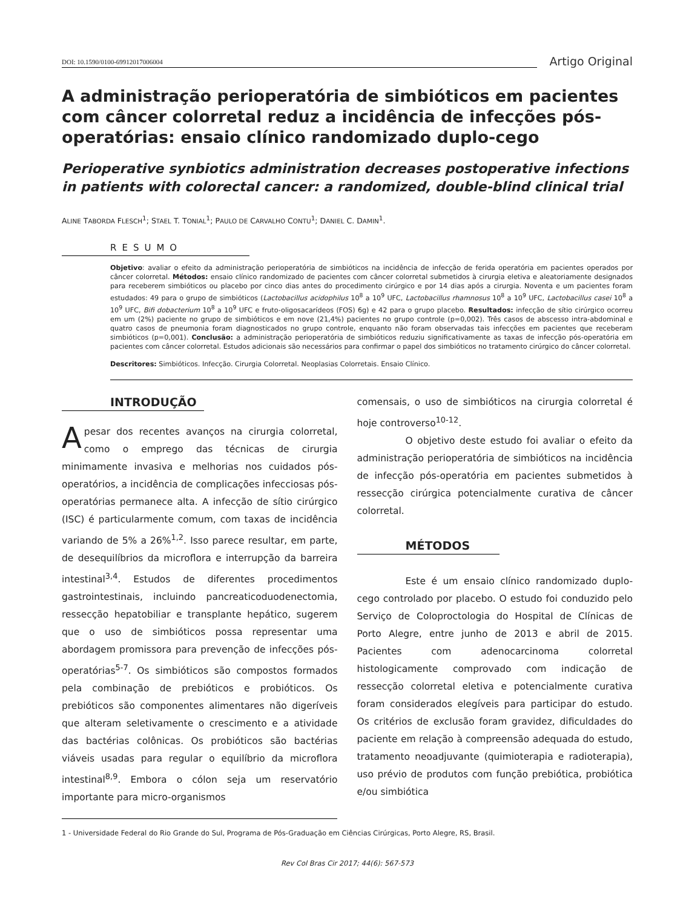DOI: 10.1590/0100-69912017006004
Artigo Original
A administração perioperatória de simbióticos em pacientes com câncer colorretal reduz a incidência de infecções pós-operatórias: ensaio clínico randomizado duplo-cego
Perioperative synbiotics administration decreases postoperative infections in patients with colorectal cancer: a randomized, double-blind clinical trial
ALINE TABORDA FLESCH<sup>1</sup>; STAEL T. TONIAL<sup>1</sup>; PAULO DE CARVALHO CONTU<sup>1</sup>; DANIEL C. DAMIN<sup>1</sup>.
RESUMO
Objetivo: avaliar o efeito da administração perioperatória de simbióticos na incidência de infecção de ferida operatória em pacientes operados por câncer colorretal. Métodos: ensaio clínico randomizado de pacientes com câncer colorretal submetidos à cirurgia eletiva e aleatoriamente designados para receberem simbióticos ou placebo por cinco dias antes do procedimento cirúrgico e por 14 dias após a cirurgia. Noventa e um pacientes foram estudados: 49 para o grupo de simbióticos (Lactobacillus acidophilus 10<sup>8</sup> a 10<sup>9</sup> UFC, Lactobacillus rhamnosus 10<sup>8</sup> a 10<sup>9</sup> UFC, Lactobacillus casei 10<sup>8</sup> a 10<sup>9</sup> UFC, Bifi dobacterium 10<sup>8</sup> a 10<sup>9</sup> UFC e fruto-oligosacarídeos (FOS) 6g) e 42 para o grupo placebo. Resultados: infecção de sítio cirúrgico ocorreu em um (2%) paciente no grupo de simbióticos e em nove (21,4%) pacientes no grupo controle (p=0,002). Três casos de abscesso intra-abdominal e quatro casos de pneumonia foram diagnosticados no grupo controle, enquanto não foram observadas tais infecções em pacientes que receberam simbióticos (p=0,001). Conclusão: a administração perioperatória de simbióticos reduziu significativamente as taxas de infecção pós-operatória em pacientes com câncer colorretal. Estudos adicionais são necessários para confirmar o papel dos simbióticos no tratamento cirúrgico do câncer colorretal.
Descritores: Simbióticos. Infecção. Cirurgia Colorretal. Neoplasias Colorretais. Ensaio Clínico.
INTRODUÇÃO
Apesar dos recentes avanços na cirurgia colorretal, como o emprego das técnicas de cirurgia minimamente invasiva e melhorias nos cuidados pós-operatórios, a incidência de complicações infecciosas pós-operatórias permanece alta. A infecção de sítio cirúrgico (ISC) é particularmente comum, com taxas de incidência variando de 5% a 26%<sup>1,2</sup>. Isso parece resultar, em parte, de desequilíbrios da microflora e interrupção da barreira intestinal<sup>3,4</sup>. Estudos de diferentes procedimentos gastrointestinais, incluindo pancreaticoduodenectomia, ressecção hepatobiliar e transplante hepático, sugerem que o uso de simbióticos possa representar uma abordagem promissora para prevenção de infecções pós-operatórias<sup>5-7</sup>. Os simbióticos são compostos formados pela combinação de prebióticos e probióticos. Os prebióticos são componentes alimentares não digeríveis que alteram seletivamente o crescimento e a atividade das bactérias colônicas. Os probióticos são bactérias viáveis usadas para regular o equilíbrio da microflora intestinal<sup>8,9</sup>. Embora o cólon seja um reservatório importante para micro-organismos
comensais, o uso de simbióticos na cirurgia colorretal é hoje controverso<sup>10-12</sup>.
O objetivo deste estudo foi avaliar o efeito da administração perioperatória de simbióticos na incidência de infecção pós-operatória em pacientes submetidos à ressecção cirúrgica potencialmente curativa de câncer colorretal.
MÉTODOS
Este é um ensaio clínico randomizado duplo-cego controlado por placebo. O estudo foi conduzido pelo Serviço de Coloproctologia do Hospital de Clínicas de Porto Alegre, entre junho de 2013 e abril de 2015. Pacientes com adenocarcinoma colorretal histologicamente comprovado com indicação de ressecção colorretal eletiva e potencialmente curativa foram considerados elegíveis para participar do estudo. Os critérios de exclusão foram gravidez, dificuldades do paciente em relação à compreensão adequada do estudo, tratamento neoadjuvante (quimioterapia e radioterapia), uso prévio de produtos com função prebiótica, probiótica e/ou simbiótica
1 - Universidade Federal do Rio Grande do Sul, Programa de Pós-Graduação em Ciências Cirúrgicas, Porto Alegre, RS, Brasil.
Rev Col Bras Cir 2017; 44(6): 567-573